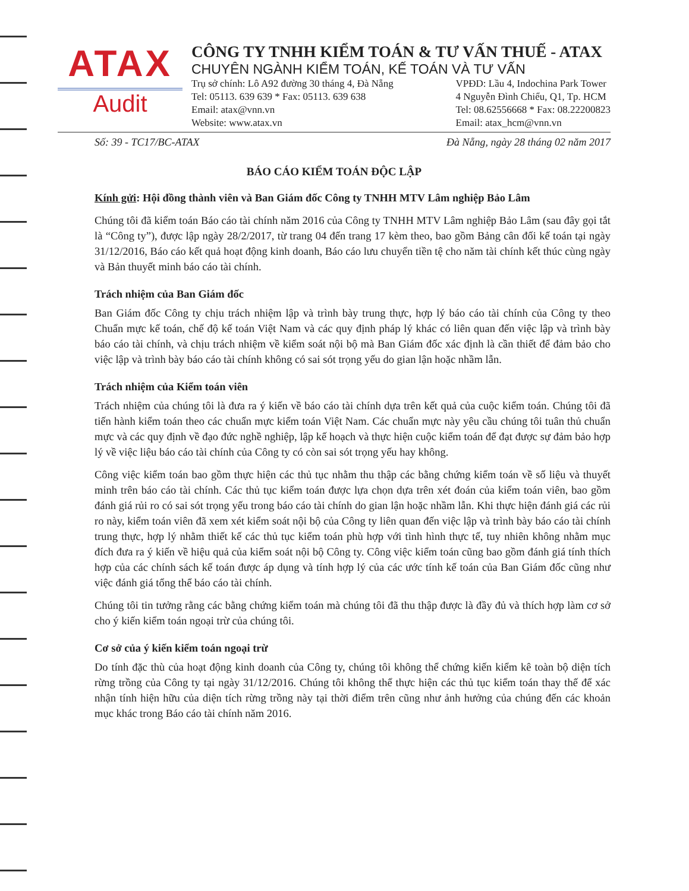ATAX
Audit
CÔNG TY TNHH KIỂM TOÁN & TƯ VẤN THUẾ - ATAX
CHUYÊN NGÀNH KIỂM TOÁN, KẾ TOÁN VÀ TƯ VẤN
Trụ sở chính: Lô A92 đường 30 tháng 4, Đà Nẵng
Tel: 05113. 639 639 * Fax: 05113. 639 638
Email: atax@vnn.vn
Website: www.atax.vn
VPĐD: Lầu 4, Indochina Park Tower
4 Nguyễn Đình Chiểu, Q1, Tp. HCM
Tel: 08.62556668 * Fax: 08.22200823
Email: atax_hcm@vnn.vn
Số: 39 - TC17/BC-ATAX Đà Nẵng, ngày 28 tháng 02 năm 2017
BÁO CÁO KIỂM TOÁN ĐỘC LẬP
Kính gửi: Hội đồng thành viên và Ban Giám đốc Công ty TNHH MTV Lâm nghiệp Bảo Lâm
Chúng tôi đã kiểm toán Báo cáo tài chính năm 2016 của Công ty TNHH MTV Lâm nghiệp Bảo Lâm (sau đây gọi tắt là “Công ty”), được lập ngày 28/2/2017, từ trang 04 đến trang 17 kèm theo, bao gồm Bảng cân đối kế toán tại ngày 31/12/2016, Báo cáo kết quả hoạt động kinh doanh, Báo cáo lưu chuyển tiền tệ cho năm tài chính kết thúc cùng ngày và Bản thuyết minh báo cáo tài chính.
Trách nhiệm của Ban Giám đốc
Ban Giám đốc Công ty chịu trách nhiệm lập và trình bày trung thực, hợp lý báo cáo tài chính của Công ty theo Chuẩn mực kế toán, chế độ kế toán Việt Nam và các quy định pháp lý khác có liên quan đến việc lập và trình bày báo cáo tài chính, và chịu trách nhiệm về kiểm soát nội bộ mà Ban Giám đốc xác định là cần thiết để đảm bảo cho việc lập và trình bày báo cáo tài chính không có sai sót trọng yếu do gian lận hoặc nhầm lẫn.
Trách nhiệm của Kiểm toán viên
Trách nhiệm của chúng tôi là đưa ra ý kiến về báo cáo tài chính dựa trên kết quả của cuộc kiểm toán. Chúng tôi đã tiến hành kiểm toán theo các chuẩn mực kiểm toán Việt Nam. Các chuẩn mực này yêu cầu chúng tôi tuân thủ chuẩn mực và các quy định về đạo đức nghề nghiệp, lập kế hoạch và thực hiện cuộc kiểm toán để đạt được sự đảm bảo hợp lý về việc liệu báo cáo tài chính của Công ty có còn sai sót trọng yếu hay không.
Công việc kiểm toán bao gồm thực hiện các thủ tục nhằm thu thập các bằng chứng kiểm toán về số liệu và thuyết minh trên báo cáo tài chính. Các thủ tục kiểm toán được lựa chọn dựa trên xét đoán của kiểm toán viên, bao gồm đánh giá rủi ro có sai sót trọng yếu trong báo cáo tài chính do gian lận hoặc nhầm lẫn. Khi thực hiện đánh giá các rủi ro này, kiểm toán viên đã xem xét kiểm soát nội bộ của Công ty liên quan đến việc lập và trình bày báo cáo tài chính trung thực, hợp lý nhằm thiết kế các thủ tục kiểm toán phù hợp với tình hình thực tế, tuy nhiên không nhằm mục đích đưa ra ý kiến về hiệu quả của kiểm soát nội bộ Công ty. Công việc kiểm toán cũng bao gồm đánh giá tính thích hợp của các chính sách kế toán được áp dụng và tính hợp lý của các ước tính kế toán của Ban Giám đốc cũng như việc đánh giá tổng thể báo cáo tài chính.
Chúng tôi tin tưởng rằng các bằng chứng kiểm toán mà chúng tôi đã thu thập được là đầy đủ và thích hợp làm cơ sở cho ý kiến kiểm toán ngoại trừ của chúng tôi.
Cơ sở của ý kiến kiểm toán ngoại trừ
Do tính đặc thù của hoạt động kinh doanh của Công ty, chúng tôi không thể chứng kiến kiểm kê toàn bộ diện tích rừng trồng của Công ty tại ngày 31/12/2016. Chúng tôi không thể thực hiện các thủ tục kiểm toán thay thế để xác nhận tính hiện hữu của diện tích rừng trồng này tại thời điểm trên cũng như ảnh hưởng của chúng đến các khoản mục khác trong Báo cáo tài chính năm 2016.